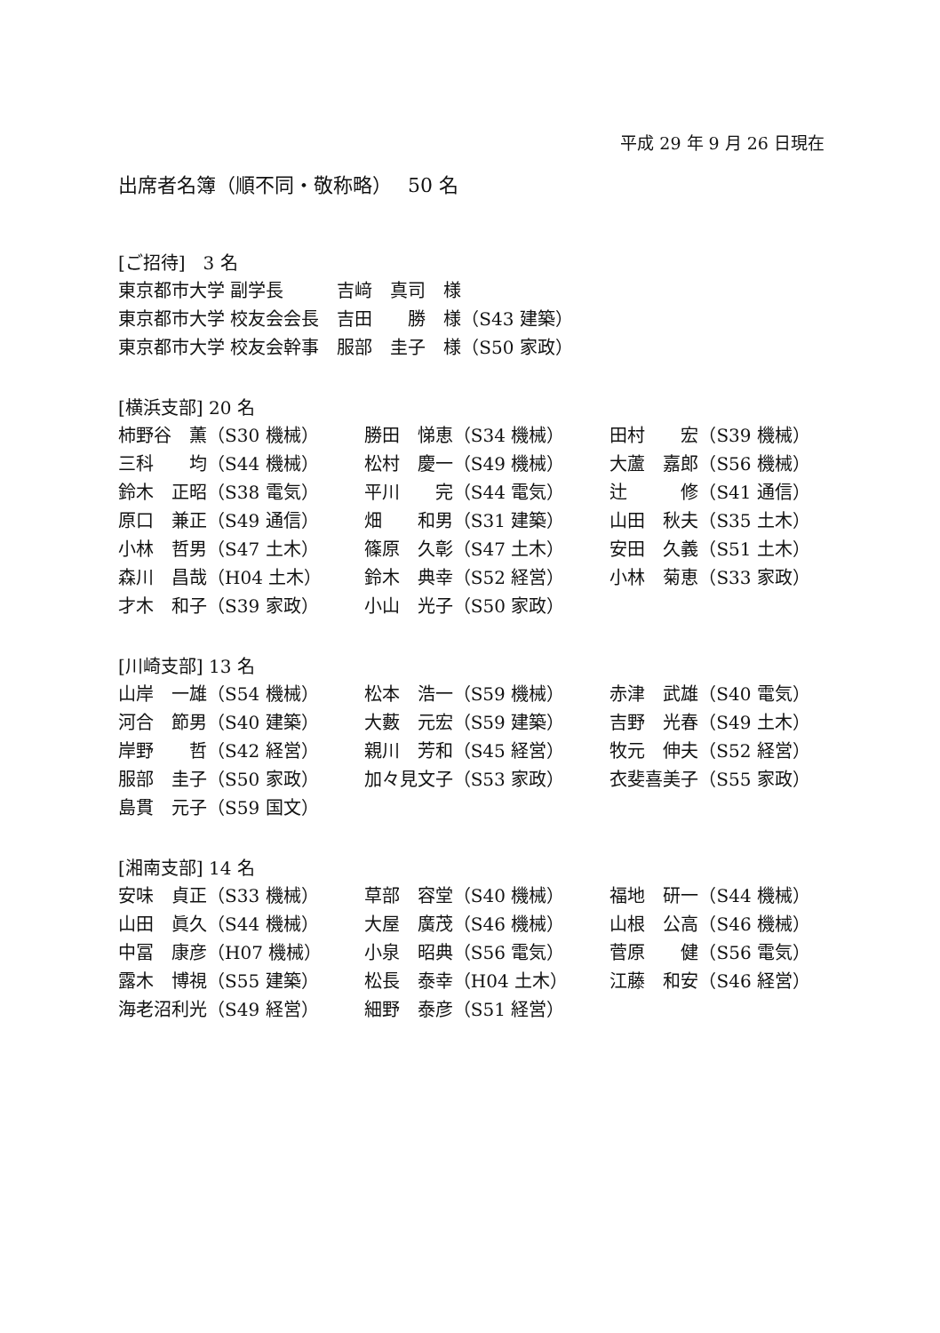平成 29 年 9 月 26 日現在
出席者名簿（順不同・敬称略）　 50 名
[ご招待]　3 名
| 東京都市大学 副学長 吉﨑 真司 様 |
| 東京都市大学 校友会会長 吉田 勝 様（S43 建築） |
| 東京都市大学 校友会幹事 服部 圭子 様（S50 家政） |
[横浜支部] 20 名
| 柿野谷 薫（S30 機械） | 勝田 悌恵（S34 機械） | 田村 宏（S39 機械） |
| 三科 均（S44 機械） | 松村 慶一（S49 機械） | 大蘆 嘉郎（S56 機械） |
| 鈴木 正昭（S38 電気） | 平川 完（S44 電気） | 辻 修（S41 通信） |
| 原口 兼正（S49 通信） | 畑 和男（S31 建築） | 山田 秋夫（S35 土木） |
| 小林 哲男（S47 土木） | 篠原 久彰（S47 土木） | 安田 久義（S51 土木） |
| 森川 昌哉（H04 土木） | 鈴木 典幸（S52 経営） | 小林 菊恵（S33 家政） |
| 才木 和子（S39 家政） | 小山 光子（S50 家政） | |
[川崎支部] 13 名
| 山岸 一雄（S54 機械） | 松本 浩一（S59 機械） | 赤津 武雄（S40 電気） |
| 河合 節男（S40 建築） | 大藪 元宏（S59 建築） | 吉野 光春（S49 土木） |
| 岸野 哲（S42 経営） | 親川 芳和（S45 経営） | 牧元 伸夫（S52 経営） |
| 服部 圭子（S50 家政） | 加々見文子（S53 家政） | 衣斐喜美子（S55 家政） |
| 島貫 元子（S59 国文） | | |
[湘南支部] 14 名
| 安味 貞正（S33 機械） | 草部 容堂（S40 機械） | 福地 研一（S44 機械） |
| 山田 眞久（S44 機械） | 大屋 廣茂（S46 機械） | 山根 公高（S46 機械） |
| 中冨 康彦（H07 機械） | 小泉 昭典（S56 電気） | 菅原 健（S56 電気） |
| 露木 博視（S55 建築） | 松長 泰幸（H04 土木） | 江藤 和安（S46 経営） |
| 海老沼利光（S49 経営） | 細野 泰彦（S51 経営） | |